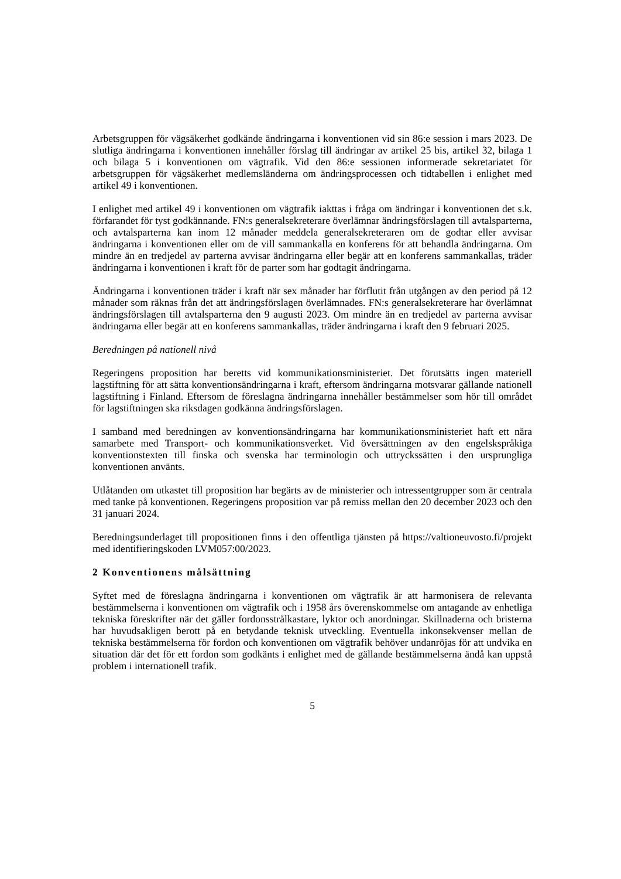Arbetsgruppen för vägsäkerhet godkände ändringarna i konventionen vid sin 86:e session i mars 2023. De slutliga ändringarna i konventionen innehåller förslag till ändringar av artikel 25 bis, artikel 32, bilaga 1 och bilaga 5 i konventionen om vägtrafik. Vid den 86:e sessionen informerade sekretariatet för arbetsgruppen för vägsäkerhet medlemsländerna om ändringsprocessen och tidtabellen i enlighet med artikel 49 i konventionen.
I enlighet med artikel 49 i konventionen om vägtrafik iakttas i fråga om ändringar i konventionen det s.k. förfarandet för tyst godkännande. FN:s generalsekreterare överlämnar ändringsförslagen till avtalsparterna, och avtalsparterna kan inom 12 månader meddela generalsekreteraren om de godtar eller avvisar ändringarna i konventionen eller om de vill sammankalla en konferens för att behandla ändringarna. Om mindre än en tredjedel av parterna avvisar ändringarna eller begär att en konferens sammankallas, träder ändringarna i konventionen i kraft för de parter som har godtagit ändringarna.
Ändringarna i konventionen träder i kraft när sex månader har förflutit från utgången av den period på 12 månader som räknas från det att ändringsförslagen överlämnades. FN:s generalsekreterare har överlämnat ändringsförslagen till avtalsparterna den 9 augusti 2023. Om mindre än en tredjedel av parterna avvisar ändringarna eller begär att en konferens sammankallas, träder ändringarna i kraft den 9 februari 2025.
Beredningen på nationell nivå
Regeringens proposition har beretts vid kommunikationsministeriet. Det förutsätts ingen materiell lagstiftning för att sätta konventionsändringarna i kraft, eftersom ändringarna motsvarar gällande nationell lagstiftning i Finland. Eftersom de föreslagna ändringarna innehåller bestämmelser som hör till området för lagstiftningen ska riksdagen godkänna ändringsförslagen.
I samband med beredningen av konventionsändringarna har kommunikationsministeriet haft ett nära samarbete med Transport- och kommunikationsverket. Vid översättningen av den engelskspråkiga konventionstexten till finska och svenska har terminologin och uttryckssätten i den ursprungliga konventionen använts.
Utlåtanden om utkastet till proposition har begärts av de ministerier och intressentgrupper som är centrala med tanke på konventionen. Regeringens proposition var på remiss mellan den 20 december 2023 och den 31 januari 2024.
Beredningsunderlaget till propositionen finns i den offentliga tjänsten på https://valtioneuvosto.fi/projekt med identifieringskoden LVM057:00/2023.
2 Konventionens målsättning
Syftet med de föreslagna ändringarna i konventionen om vägtrafik är att harmonisera de relevanta bestämmelserna i konventionen om vägtrafik och i 1958 års överenskommelse om antagande av enhetliga tekniska föreskrifter när det gäller fordonsstrålkastare, lyktor och anordningar. Skillnaderna och bristerna har huvudsakligen berott på en betydande teknisk utveckling. Eventuella inkonsekvenser mellan de tekniska bestämmelserna för fordon och konventionen om vägtrafik behöver undanröjas för att undvika en situation där det för ett fordon som godkänts i enlighet med de gällande bestämmelserna ändå kan uppstå problem i internationell trafik.
5